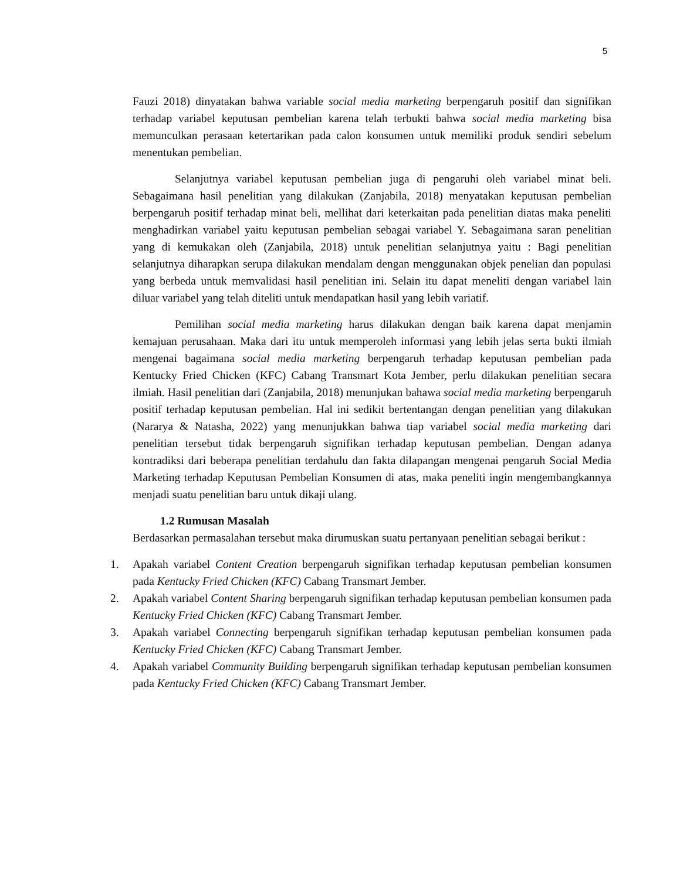5
Fauzi 2018) dinyatakan bahwa variable social media marketing berpengaruh positif dan signifikan terhadap variabel keputusan pembelian karena telah terbukti bahwa social media marketing bisa memunculkan perasaan ketertarikan pada calon konsumen untuk memiliki produk sendiri sebelum menentukan pembelian.
Selanjutnya variabel keputusan pembelian juga di pengaruhi oleh variabel minat beli. Sebagaimana hasil penelitian yang dilakukan (Zanjabila, 2018) menyatakan keputusan pembelian berpengaruh positif terhadap minat beli, mellihat dari keterkaitan pada penelitian diatas maka peneliti menghadirkan variabel yaitu keputusan pembelian sebagai variabel Y. Sebagaimana saran penelitian yang di kemukakan oleh (Zanjabila, 2018) untuk penelitian selanjutnya yaitu : Bagi penelitian selanjutnya diharapkan serupa dilakukan mendalam dengan menggunakan objek penelian dan populasi yang berbeda untuk memvalidasi hasil penelitian ini. Selain itu dapat meneliti dengan variabel lain diluar variabel yang telah diteliti untuk mendapatkan hasil yang lebih variatif.
Pemilihan social media marketing harus dilakukan dengan baik karena dapat menjamin kemajuan perusahaan. Maka dari itu untuk memperoleh informasi yang lebih jelas serta bukti ilmiah mengenai bagaimana social media marketing berpengaruh terhadap keputusan pembelian pada Kentucky Fried Chicken (KFC) Cabang Transmart Kota Jember, perlu dilakukan penelitian secara ilmiah. Hasil penelitian dari (Zanjabila, 2018) menunjukan bahawa social media marketing berpengaruh positif terhadap keputusan pembelian. Hal ini sedikit bertentangan dengan penelitian yang dilakukan (Nararya & Natasha, 2022) yang menunjukkan bahwa tiap variabel social media marketing dari penelitian tersebut tidak berpengaruh signifikan terhadap keputusan pembelian. Dengan adanya kontradiksi dari beberapa penelitian terdahulu dan fakta dilapangan mengenai pengaruh Social Media Marketing terhadap Keputusan Pembelian Konsumen di atas, maka peneliti ingin mengembangkannya menjadi suatu penelitian baru untuk dikaji ulang.
1.2 Rumusan Masalah
Berdasarkan permasalahan tersebut maka dirumuskan suatu pertanyaan penelitian sebagai berikut :
1. Apakah variabel Content Creation berpengaruh signifikan terhadap keputusan pembelian konsumen pada Kentucky Fried Chicken (KFC) Cabang Transmart Jember.
2. Apakah variabel Content Sharing berpengaruh signifikan terhadap keputusan pembelian konsumen pada Kentucky Fried Chicken (KFC) Cabang Transmart Jember.
3. Apakah variabel Connecting berpengaruh signifikan terhadap keputusan pembelian konsumen pada Kentucky Fried Chicken (KFC) Cabang Transmart Jember.
4. Apakah variabel Community Building berpengaruh signifikan terhadap keputusan pembelian konsumen pada Kentucky Fried Chicken (KFC) Cabang Transmart Jember.